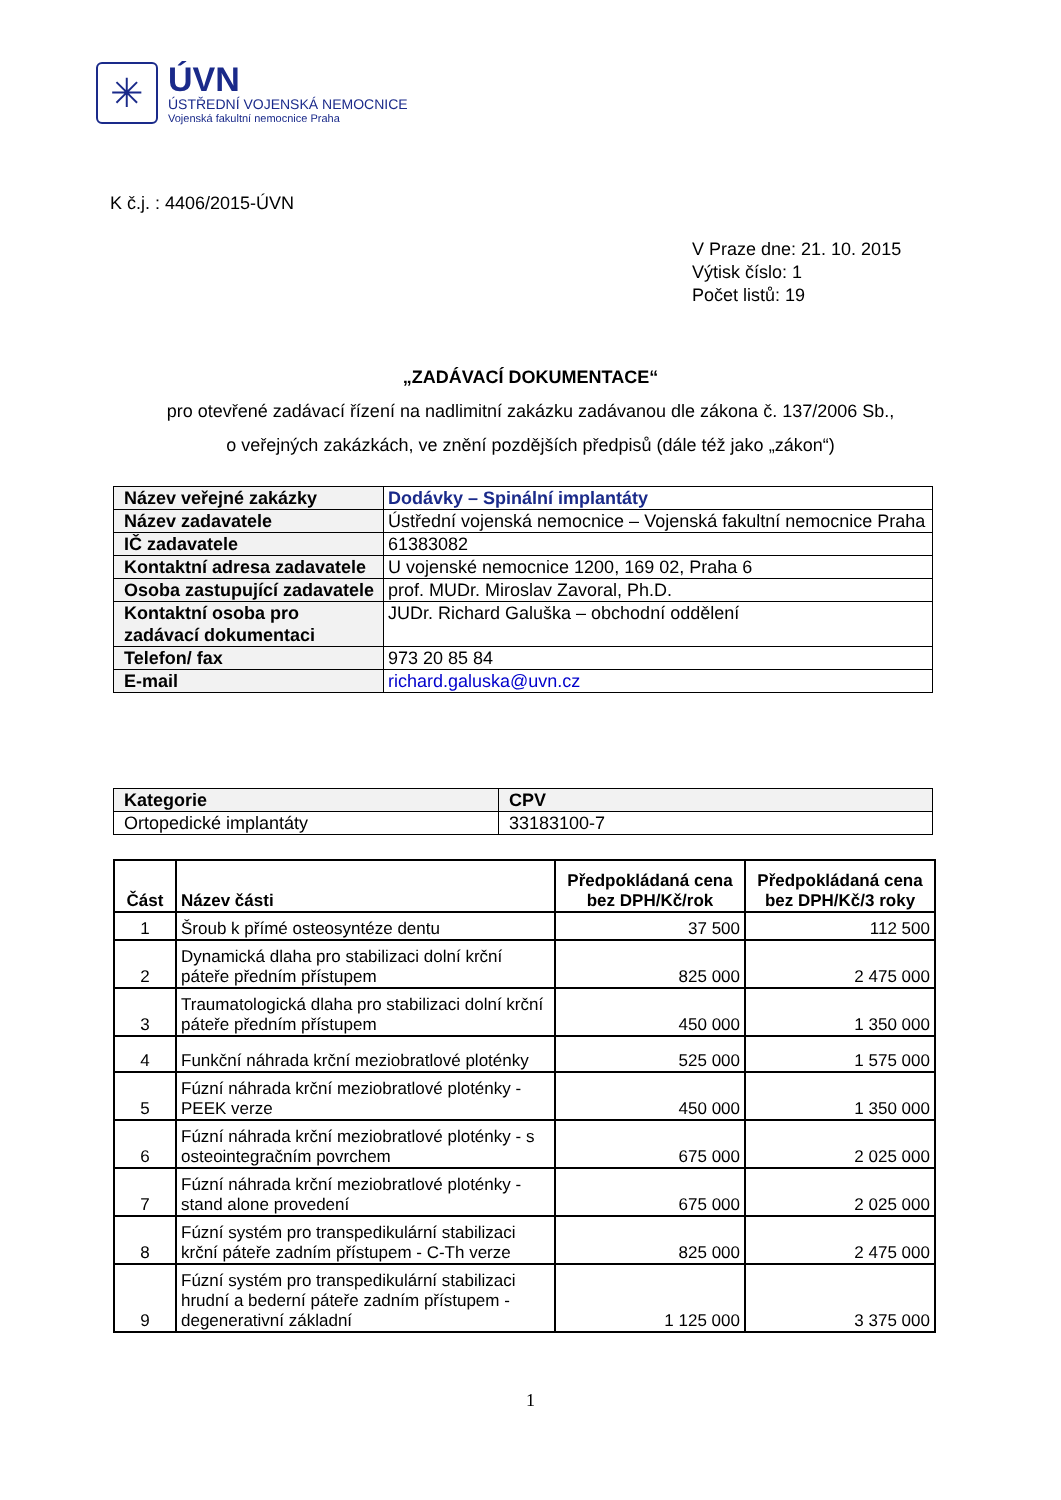✳
ÚVN
ÚSTŘEDNÍ VOJENSKÁ NEMOCNICE
Vojenská fakultní nemocnice Praha
K č.j. : 4406/2015-ÚVN
V Praze dne: 21. 10. 2015
Výtisk číslo: 1
Počet listů: 19
„ZADÁVACÍ DOKUMENTACE“
pro otevřené zadávací řízení na nadlimitní zakázku zadávanou dle zákona č. 137/2006 Sb.,
o veřejných zakázkách, ve znění pozdějších předpisů (dále též jako „zákon“)
| Název veřejné zakázky | Dodávky – Spinální implantáty |
| Název zadavatele | Ústřední vojenská nemocnice – Vojenská fakultní nemocnice Praha |
| IČ zadavatele | 61383082 |
| Kontaktní adresa zadavatele | U vojenské nemocnice 1200, 169 02, Praha 6 |
| Osoba zastupující zadavatele | prof. MUDr. Miroslav Zavoral, Ph.D. |
| Kontaktní osoba pro zadávací dokumentaci | JUDr. Richard Galuška – obchodní oddělení |
| Telefon/ fax | 973 20 85 84 |
| E-mail | richard.galuska@uvn.cz |
| Kategorie | CPV |
| --- | --- |
| Ortopedické implantáty | 33183100-7 |
| Část | Název části | Předpokládaná cena bez DPH/Kč/rok | Předpokládaná cena bez DPH/Kč/3 roky |
| --- | --- | --- | --- |
| 1 | Šroub k přímé osteosyntéze dentu | 37 500 | 112 500 |
| 2 | Dynamická dlaha pro stabilizaci dolní krční páteře předním přístupem | 825 000 | 2 475 000 |
| 3 | Traumatologická dlaha pro stabilizaci dolní krční páteře předním přístupem | 450 000 | 1 350 000 |
| 4 | Funkční náhrada krční meziobratlové ploténky | 525 000 | 1 575 000 |
| 5 | Fúzní náhrada krční meziobratlové ploténky - PEEK verze | 450 000 | 1 350 000 |
| 6 | Fúzní náhrada krční meziobratlové ploténky - s osteointegračním povrchem | 675 000 | 2 025 000 |
| 7 | Fúzní náhrada krční meziobratlové ploténky - stand alone provedení | 675 000 | 2 025 000 |
| 8 | Fúzní systém pro transpedikulární stabilizaci krční páteře zadním přístupem - C-Th verze | 825 000 | 2 475 000 |
| 9 | Fúzní systém pro transpedikulární stabilizaci hrudní a bederní páteře zadním přístupem - degenerativní základní | 1 125 000 | 3 375 000 |
1